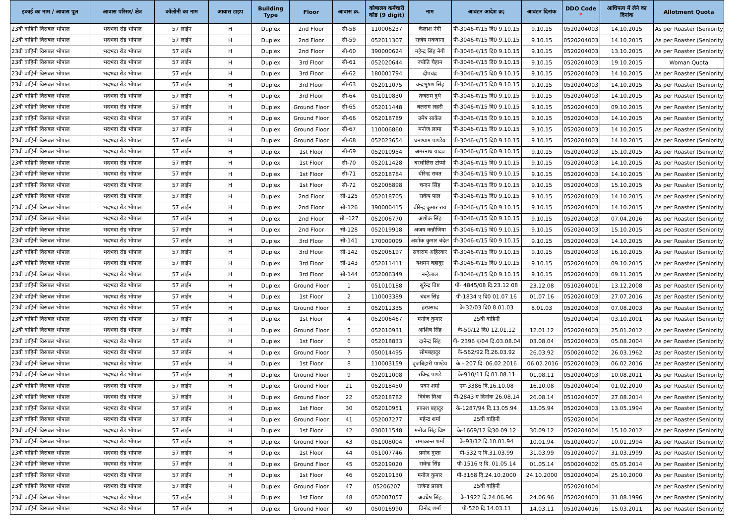| इकाई का नाम / आवास पूल | आवास परिसर/ क्षेत्र | कॉलोनी का नाम | आवास टाइप | Building Type | Floor | आवास क्र. | कोषालय कर्मचारी कोड (9 digit) | नाम | आवंटन आदेश क्र; | आवंटन दिनांक | DDO Code * | आधिपत्य में लेने का दिनांक | Allotment Quota |
| --- | --- | --- | --- | --- | --- | --- | --- | --- | --- | --- | --- | --- | --- |
| 23वी वाहिनी विसबल भोपाल | भदभदा रोड भोपाल | 57 लाईन | H | Duplex | 2nd Floor | सी-58 | 110006237 | कैलाश नेगी | पी-3046-ए/15 दि0 9.10.15 | 9.10.15 | 0520204003 | 14.10.2015 | As per Roaster (Seniority) |
| 23वी वाहिनी विसबल भोपाल | भदभदा रोड भोपाल | 57 लाईन | H | Duplex | 2nd Floor | सी-59 | 052011307 | राजेष मकवाना | पी-3046-ए/15 दि0 9.10.15 | 9.10.15 | 0520204003 | 14.10.2015 | As per Roaster (Seniority) |
| 23वी वाहिनी विसबल भोपाल | भदभदा रोड भोपाल | 57 लाईन | H | Duplex | 2nd Floor | सी-60 | 390000624 | महेन्द्र सिंह नेगी | पी-3046-ए/15 दि0 9.10.15 | 9.10.15 | 0520204003 | 13.10.2015 | As per Roaster (Seniority) |
| 23वी वाहिनी विसबल भोपाल | भदभदा रोड भोपाल | 57 लाईन | H | Duplex | 3rd Floor | सी-61 | 052020644 | ज्योति चैहान | पी-3046-ए/15 दि0 9.10.15 | 9.10.15 | 0520204003 | 19.10.2015 | Woman Quota |
| 23वी वाहिनी विसबल भोपाल | भदभदा रोड भोपाल | 57 लाईन | H | Duplex | 3rd Floor | सी-62 | 180001794 | दीपचंद्र | पी-3046-ए/15 दि0 9.10.15 | 9.10.15 | 0520204003 | 14.10.2015 | As per Roaster (Seniority) |
| 23वी वाहिनी विसबल भोपाल | भदभदा रोड भोपाल | 57 लाईन | H | Duplex | 3rd Floor | सी-63 | 052011075 | चन्द्रभूषण सिंह | पी-3046-ए/15 दि0 9.10.15 | 9.10.15 | 0520204003 | 14.10.2015 | As per Roaster (Seniority) |
| 23वी वाहिनी विसबल भोपाल | भदभदा रोड भोपाल | 57 लाईन | H | Duplex | 3rd Floor | सी-64 | 051010830 | तेजराम दुधे | पी-3046-ए/15 दि0 9.10.15 | 9.10.15 | 0520204003 | 14.10.2015 | As per Roaster (Seniority) |
| 23वी वाहिनी विसबल भोपाल | भदभदा रोड भोपाल | 57 लाईन | H | Duplex | Ground Floor | सी-65 | 052011448 | बलराम लहरी | पी-3046-ए/15 दि0 9.10.15 | 9.10.15 | 0520204003 | 09.10.2015 | As per Roaster (Seniority) |
| 23वी वाहिनी विसबल भोपाल | भदभदा रोड भोपाल | 57 लाईन | H | Duplex | Ground Floor | सी-66 | 052018789 | उमेष साकेत | पी-3046-ए/15 दि0 9.10.15 | 9.10.15 | 0520204003 | 14.10.2015 | As per Roaster (Seniority) |
| 23वी वाहिनी विसबल भोपाल | भदभदा रोड भोपाल | 57 लाईन | H | Duplex | Ground Floor | सी-67 | 110006860 | मनोज लामा | पी-3046-ए/15 दि0 9.10.15 | 9.10.15 | 0520204003 | 14.10.2015 | As per Roaster (Seniority) |
| 23वी वाहिनी विसबल भोपाल | भदभदा रोड भोपाल | 57 लाईन | H | Duplex | Ground Floor | सी-68 | 052023654 | घनश्याम पाण्डेय | पी-3046-ए/15 दि0 9.10.15 | 9.10.15 | 0520204003 | 14.10.2015 | As per Roaster (Seniority) |
| 23वी वाहिनी विसबल भोपाल | भदभदा रोड भोपाल | 57 लाईन | H | Duplex | 1st Floor | सी-69 | 052010954 | अमरनाथ यादव | पी-3046-ए/15 दि0 9.10.15 | 9.10.15 | 0520204003 | 15.10.2015 | As per Roaster (Seniority) |
| 23वी वाहिनी विसबल भोपाल | भदभदा रोड भोपाल | 57 लाईन | H | Duplex | 1st Floor | सी-70 | 052011428 | बरथोलिस टोप्पो | पी-3046-ए/15 दि0 9.10.15 | 9.10.15 | 0520204003 | 14.10.2015 | As per Roaster (Seniority) |
| 23वी वाहिनी विसबल भोपाल | भदभदा रोड भोपाल | 57 लाईन | H | Duplex | 1st Floor | सी-71 | 052018784 | धीरेन्द्र रावत | पी-3046-ए/15 दि0 9.10.15 | 9.10.15 | 0520204003 | 14.10.2015 | As per Roaster (Seniority) |
| 23वी वाहिनी विसबल भोपाल | भदभदा रोड भोपाल | 57 लाईन | H | Duplex | 1st Floor | सी-72 | 052006898 | चन्दन सिंह | पी-3046-ए/15 दि0 9.10.15 | 9.10.15 | 0520204003 | 15.10.2015 | As per Roaster (Seniority) |
| 23वी वाहिनी विसबल भोपाल | भदभदा रोड भोपाल | 57 लाईन | H | Duplex | 2nd Floor | सी-125 | 052018705 | राकेष पाल | पी-3046-ए/15 दि0 9.10.15 | 9.10.15 | 0520204003 | 14.10.2015 | As per Roaster (Seniority) |
| 23वी वाहिनी विसबल भोपाल | भदभदा रोड भोपाल | 57 लाईन | H | Duplex | 2nd Floor | सी-126 | 390000415 | बीरेन्द्र कुमार राय | पी-3046-ए/15 दि0 9.10.15 | 9.10.15 | 0520204003 | 14.10.2015 | As per Roaster (Seniority) |
| 23वी वाहिनी विसबल भोपाल | भदभदा रोड भोपाल | 57 लाईन | H | Duplex | 2nd Floor | सी -127 | 052006770 | अशोक सिंह | पी-3046-ए/15 दि0 9.10.15 | 9.10.15 | 0520204003 | 07.04.2016 | As per Roaster (Seniority) |
| 23वी वाहिनी विसबल भोपाल | भदभदा रोड भोपाल | 57 लाईन | H | Duplex | 2nd Floor | सी-128 | 052019918 | अजय कन्नौजिया | पी-3046-ए/15 दि0 9.10.15 | 9.10.15 | 0520204003 | 15.10.2015 | As per Roaster (Seniority) |
| 23वी वाहिनी विसबल भोपाल | भदभदा रोड भोपाल | 57 लाईन | H | Duplex | 3rd Floor | सी-141 | 170009099 | अशोक कुमार चंदेल | पी-3046-ए/15 दि0 9.10.15 | 9.10.15 | 0520204003 | 14.10.2015 | As per Roaster (Seniority) |
| 23वी वाहिनी विसबल भोपाल | भदभदा रोड भोपाल | 57 लाईन | H | Duplex | 3rd Floor | सी-142 | 052006197 | सदाराम अहिरवार | पी-3046-ए/15 दि0 9.10.15 | 9.10.15 | 0520204003 | 16.10.2015 | As per Roaster (Seniority) |
| 23वी वाहिनी विसबल भोपाल | भदभदा रोड भोपाल | 57 लाईन | H | Duplex | 3rd Floor | सी-143 | 052011411 | यशमन बहादुर | पी-3046-ए/15 दि0 9.10.15 | 9.10.15 | 0520204003 | 09.10.2015 | As per Roaster (Seniority) |
| 23वी वाहिनी विसबल भोपाल | भदभदा रोड भोपाल | 57 लाईन | H | Duplex | 3rd Floor | सी-144 | 052006349 | नन्हेलाल | पी-3046-ए/15 दि0 9.10.15 | 9.10.15 | 0520204003 | 09.11.2015 | As per Roaster (Seniority) |
| 23वी वाहिनी विसबल भोपाल | भदभदा रोड भोपाल | 57 लाईन | H | Duplex | Ground Floor | 1 | 051010188 | सुरेन्द्र विष्ट | पी- 4845/08 दि.23.12.08 | 23.12.08 | 0510204001 | 13.12.2008 | As per Roaster (Seniority) |
| 23वी वाहिनी विसबल भोपाल | भदभदा रोड भोपाल | 57 लाईन | H | Duplex | 1st Floor | 2 | 110003389 | चंदन सिंह | पी-1834 ए दि0 01.07.16 | 01.07.16 | 0520204003 | 27.07.2016 | As per Roaster (Seniority) |
| 23वी वाहिनी विसबल भोपाल | भदभदा रोड भोपाल | 57 लाईन | H | Duplex | Ground Floor | 3 | 052011335 | हरप्रसाद | के-32/03 दि0 8.01.03 | 8.01.03 | 0520204003 | 07.08.2003 | As per Roaster (Seniority) |
| 23वी वाहिनी विसबल भोपाल | भदभदा रोड भोपाल | 57 लाईन | H | Duplex | 1st Floor | 4 | 052006467 | मनोज कुमार | 25वी वाहिनी | | 0520204004 | 03.10.2001 | As per Roaster (Seniority) |
| 23वी वाहिनी विसबल भोपाल | भदभदा रोड भोपाल | 57 लाईन | H | Duplex | Ground Floor | 5 | 052010931 | आशिष सिंह | के-50/12 दि0 12.01.12 | 12.01.12 | 0520204003 | 25.01.2012 | As per Roaster (Seniority) |
| 23वी वाहिनी विसबल भोपाल | भदभदा रोड भोपाल | 57 लाईन | H | Duplex | 1st Floor | 6 | 052018833 | दानेन्द्र सिंह | पी- 2396 ए/04 दि.03.08.04 | 03.08.04 | 0520204003 | 05.08.2004 | As per Roaster (Seniority) |
| 23वी वाहिनी विसबल भोपाल | भदभदा रोड भोपाल | 57 लाईन | H | Duplex | Ground Floor | 7 | 050014495 | सोमबहादुर | के-562/92 दि.26.03.92 | 26.03.92 | 0500204002 | 26.03.1962 | As per Roaster (Seniority) |
| 23वी वाहिनी विसबल भोपाल | भदभदा रोड भोपाल | 57 लाईन | H | Duplex | 1st Floor | 8 | 110003159 | वृजबिहारी पाण्डेय | के - 207 दि. 06.02.2016 | .06.02.2016 | 0520204003 | 06.02.2016 | As per Roaster (Seniority) |
| 23वी वाहिनी विसबल भोपाल | भदभदा रोड भोपाल | 57 लाईन | H | Duplex | Ground Floor | 9 | 052011008 | रविन्द्र पाण्डे | के-910/11 दि.01.08.11 | 01.08.11 | 0520204003 | 10.08.2011 | As per Roaster (Seniority) |
| 23वी वाहिनी विसबल भोपाल | भदभदा रोड भोपाल | 57 लाईन | H | Duplex | Ground Floor | 21 | 052018450 | पवन शर्मा | एम-3386 दि.16.10.08 | 16.10.08 | 0520204004 | 01.02.2010 | As per Roaster (Seniority) |
| 23वी वाहिनी विसबल भोपाल | भदभदा रोड भोपाल | 57 लाईन | H | Duplex | Ground Floor | 22 | 052018782 | विवेक मिश्रा | पी-2843 ए दिनांक 26.08.14 | 26.08.14 | 0510204007 | 27.08.2014 | As per Roaster (Seniority) |
| 23वी वाहिनी विसबल भोपाल | भदभदा रोड भोपाल | 57 लाईन | H | Duplex | 1st Floor | 30 | 052010951 | प्रकाश बहादुर | के-1287/94 दि.13.05.94 | 13.05.94 | 0520204003 | 13.05.1994 | As per Roaster (Seniority) |
| 23वी वाहिनी विसबल भोपाल | भदभदा रोड भोपाल | 57 लाईन | H | Duplex | Ground Floor | 41 | 052007277 | महेन्द्र शर्मा | 25वी वाहिनी | | 0520204004 | | As per Roaster (Seniority) |
| 23वी वाहिनी विसबल भोपाल | भदभदा रोड भोपाल | 57 लाईन | H | Duplex | 1st Floor | 42 | 030011548 | मनोज सिंह विष्ट | के-1669/12 दि30.09.12 | 30.09.12 | 0520204004 | 15.10.2012 | As per Roaster (Seniority) |
| 23वी वाहिनी विसबल भोपाल | भदभदा रोड भोपाल | 57 लाईन | H | Duplex | Ground Floor | 43 | 051008004 | रामाकान्त शर्मा | के-93/12 दि.10.01.94 | 10.01.94 | 0510204007 | 10.01.1994 | As per Roaster (Seniority) |
| 23वी वाहिनी विसबल भोपाल | भदभदा रोड भोपाल | 57 लाईन | H | Duplex | 1st Floor | 44 | 051007746 | प्रमोद गुप्ता | पी-532 ए दि.31.03.99 | 31.03.99 | 0510204007 | 31.03.1999 | As per Roaster (Seniority) |
| 23वी वाहिनी विसबल भोपाल | भदभदा रोड भोपाल | 57 लाईन | H | Duplex | Ground Floor | 45 | 052019020 | रावेन्द्र सिंह | पी-1516 ए दि. 01.05.14 | 01.05.14 | 0500204002 | 05.05.2014 | As per Roaster (Seniority) |
| 23वी वाहिनी विसबल भोपाल | भदभदा रोड भोपाल | 57 लाईन | H | Duplex | 1st Floor | 46 | 052019130 | मनोज कुमार | पी-3168 दि.24.10.2000 | 24.10.2000 | 0520204004 | 25.10.2000 | As per Roaster (Seniority) |
| 23वी वाहिनी विसबल भोपाल | भदभदा रोड भोपाल | 57 लाईन | H | Duplex | Ground Floor | 47 | 05206207 | राजेन्द्र प्रसाद | 25वी वाहिनी | | 0520204004 | | As per Roaster (Seniority) |
| 23वी वाहिनी विसबल भोपाल | भदभदा रोड भोपाल | 57 लाईन | H | Duplex | 1st Floor | 48 | 052007057 | अवधेष सिंह | के-1922 दि.24.06.96 | 24.06.96 | 0520204003 | 31.08.1996 | As per Roaster (Seniority) |
| 23वी वाहिनी विसबल भोपाल | भदभदा रोड भोपाल | 57 लाईन | H | Duplex | Ground Floor | 49 | 050016990 | विनोद शर्मा | पी-520 दि.14.03.11 | 14.03.11 | 0510204016 | 15.03.2011 | As per Roaster (Seniority) |